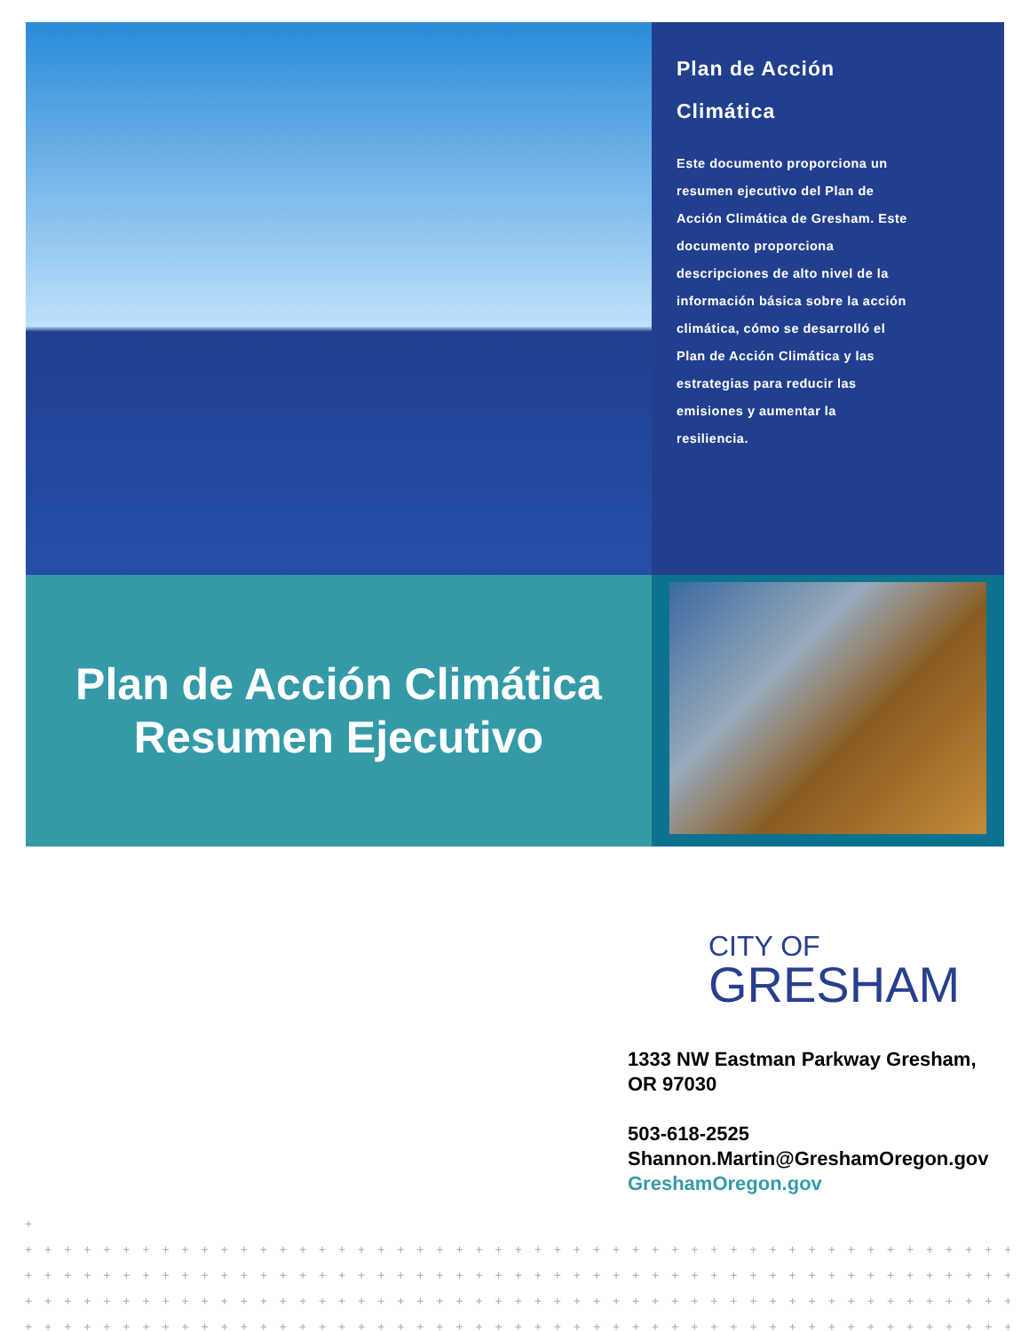Plan de Acción
Climática
Este documento proporciona un resumen ejecutivo del Plan de Acción Climática de Gresham. Este documento proporciona descripciones de alto nivel de la información básica sobre la acción climática, cómo se desarrolló el Plan de Acción Climática y las estrategias para reducir las emisiones y aumentar la resiliencia.
Plan de Acción Climática
Resumen Ejecutivo
CITY OF
GRESHAM
1333 NW Eastman Parkway Gresham,
OR 97030
503-618-2525
Shannon.Martin@GreshamOregon.gov
GreshamOregon.gov
+
+ + + + + + + + + + + + + + + + + + + + + + + + + + + + + + + + + + + + + + + + + + + + + + + + + + + + + + + + + + + + + + + +
+ + + + + + + + + + + + + + + + + + + + + + + + + + + + + + + + + + + + + + + + + + + + + + + + + + + + + + + + + + + + + + + +
+ + + + + + + + + + + + + + + + + + + + + + + + + + + + + + + + + + + + + + + + + + + + + + + + + + + + + + + + + + + + + + + +
+ + + + + + + + + + + + + + + + + + + + + + + + + + + + + + + + + + + + + + + + + + + + + + + + + + + + + + + + + + + + + + + +